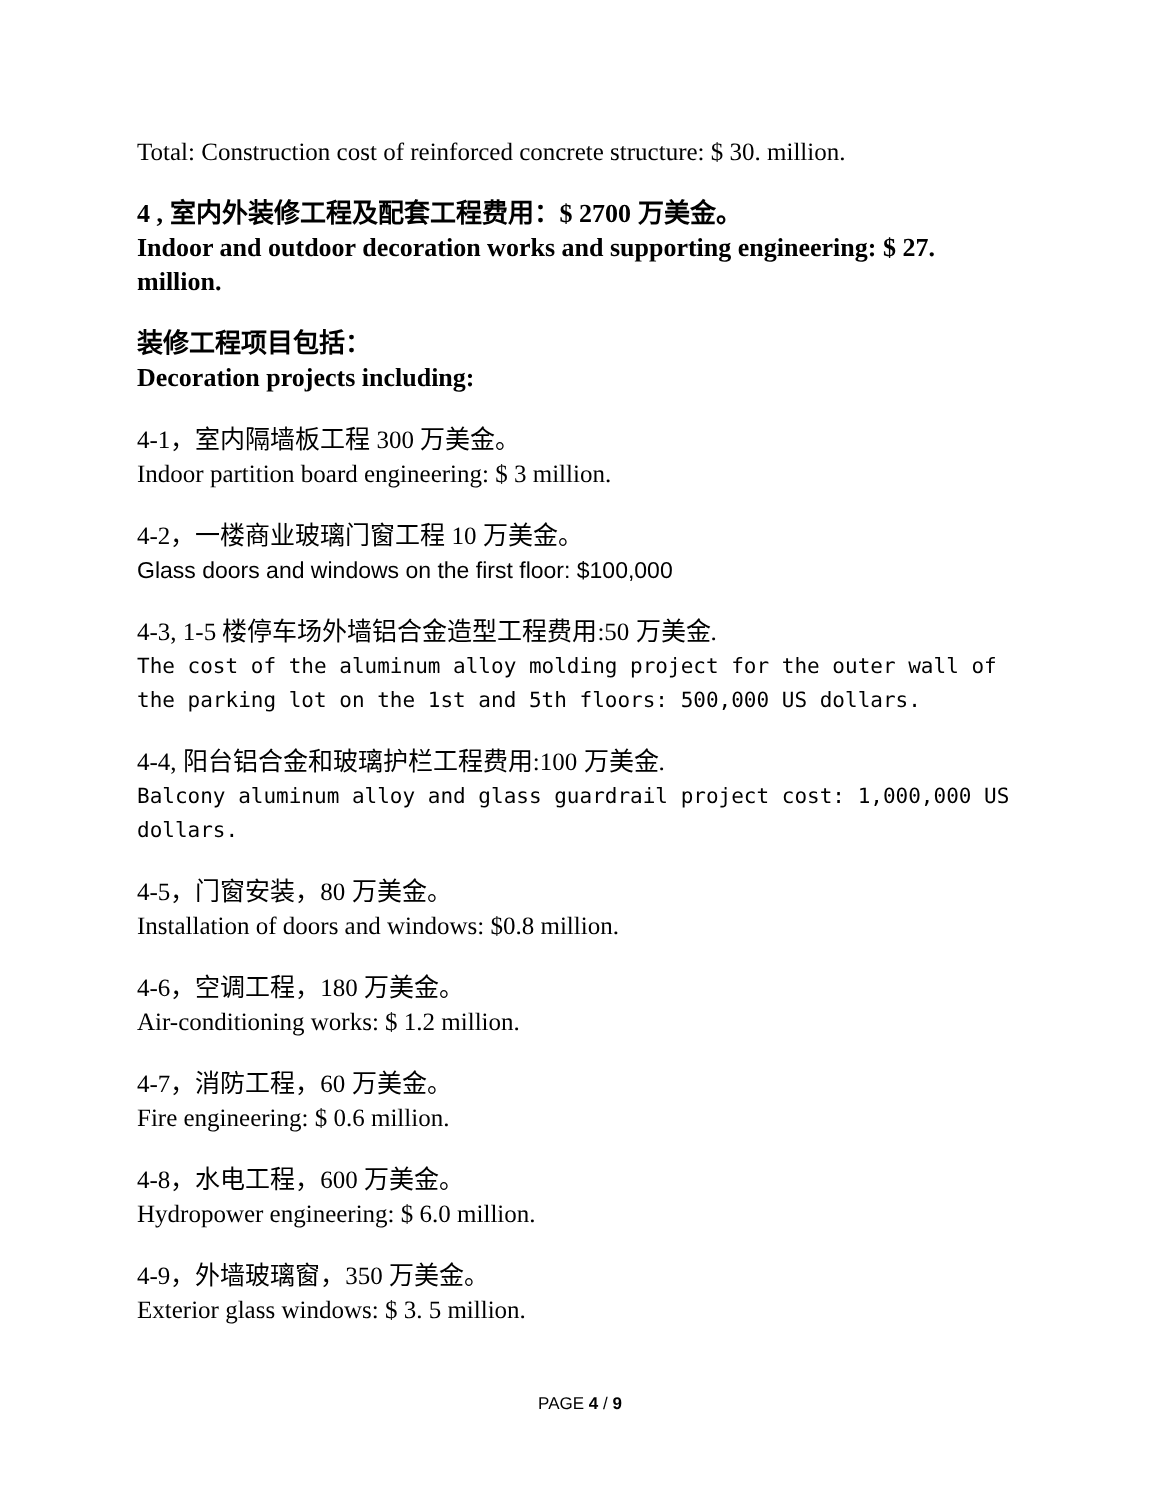Total: Construction cost of reinforced concrete structure: $ 30. million.
4 , 室内外装修工程及配套工程费用：$ 2700 万美金。
Indoor and outdoor decoration works and supporting engineering: $ 27. million.
装修工程项目包括：
Decoration projects including:
4-1，室内隔墙板工程 300 万美金。
Indoor partition board engineering: $ 3 million.
4-2，一楼商业玻璃门窗工程 10 万美金。
Glass doors and windows on the first floor: $100,000
4-3, 1-5 楼停车场外墙铝合金造型工程费用:50 万美金.
The cost of the aluminum alloy molding project for the outer wall of the parking lot on the 1st and 5th floors: 500,000 US dollars.
4-4, 阳台铝合金和玻璃护栏工程费用:100 万美金.
Balcony aluminum alloy and glass guardrail project cost: 1,000,000 US dollars.
4-5，门窗安装，80 万美金。
Installation of doors and windows: $0.8 million.
4-6，空调工程，180 万美金。
Air-conditioning works: $ 1.2 million.
4-7，消防工程，60 万美金。
Fire engineering: $ 0.6 million.
4-8，水电工程，600 万美金。
Hydropower engineering: $ 6.0 million.
4-9，外墙玻璃窗，350 万美金。
Exterior glass windows: $ 3. 5 million.
PAGE 4 / 9